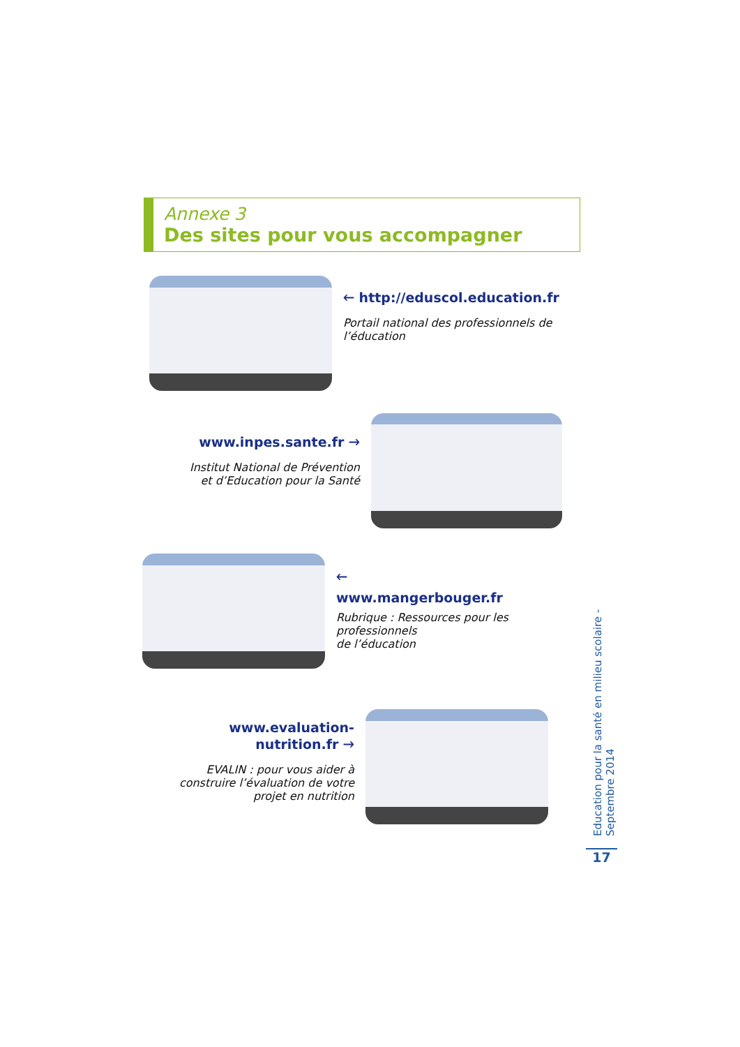Annexe 3
Des sites pour vous accompagner
🡐 http://eduscol.education.fr
Portail national des professionnels de l’éducation
www.inpes.sante.fr 🡒
Institut National de Prévention et d’Education pour la Santé
🡐 www.mangerbouger.fr
Rubrique : Ressources pour les professionnels
de l’éducation
www.evaluation-nutrition.fr 🡒
EVALIN : pour vous aider à construire l’évaluation de votre projet en nutrition
Education pour la santé en milieu scolaire - Septembre 2014
17